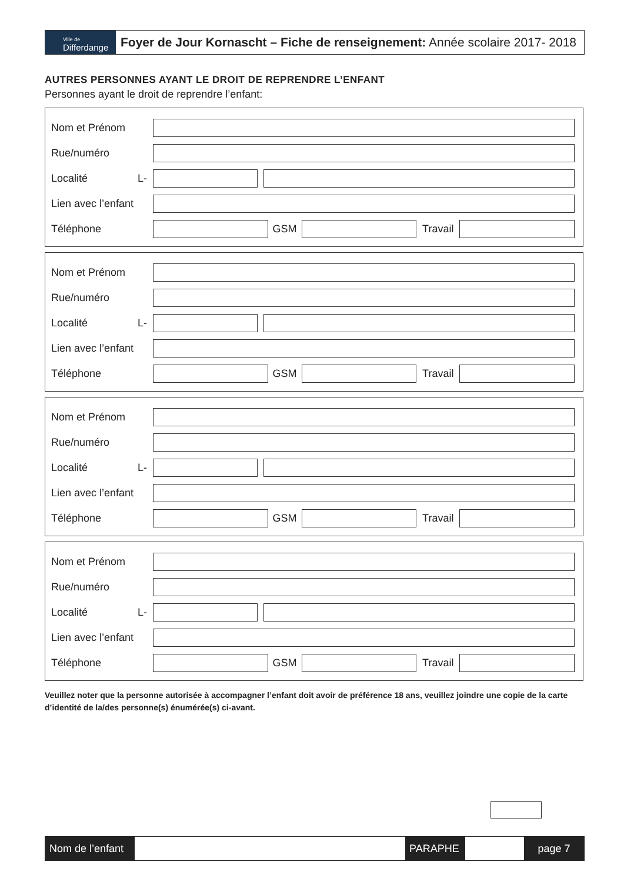Ville de
Differdange
Foyer de Jour Kornascht – Fiche de renseignement: Année scolaire 2017- 2018
AUTRES PERSONNES AYANT LE DROIT DE REPRENDRE L’ENFANT
Personnes ayant le droit de reprendre l’enfant:
Nom et Prénom
Rue/numéro
Localité L-
Lien avec l’enfant
Téléphone GSM Travail
Nom et Prénom
Rue/numéro
Localité L-
Lien avec l’enfant
Téléphone GSM Travail
Nom et Prénom
Rue/numéro
Localité L-
Lien avec l’enfant
Téléphone GSM Travail
Nom et Prénom
Rue/numéro
Localité L-
Lien avec l’enfant
Téléphone GSM Travail
Veuillez noter que la personne autorisée à accompagner l’enfant doit avoir de préférence 18 ans, veuillez joindre une copie de la carte d’identité de la/des personne(s) énumérée(s) ci-avant.
Nom de l’enfant
PARAPHE page 7